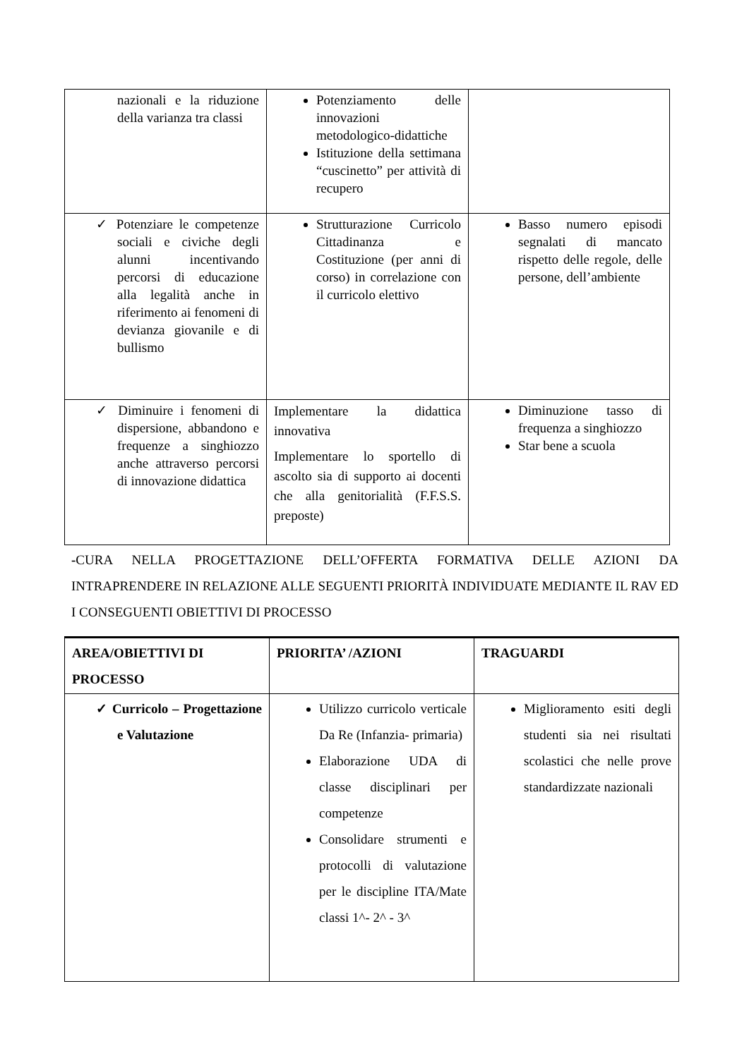| nazionali e la riduzione della varianza tra classi | Potenziamento delle innovazioni metodologico-didattiche Istituzione della settimana “cuscinetto” per attività di recupero | |
| ✓ Potenziare le competenze sociali e civiche degli alunni incentivando percorsi di educazione alla legalità anche in riferimento ai fenomeni di devianza giovanile e di bullismo | Strutturazione Curricolo Cittadinanza e Costituzione (per anni di corso) in correlazione con il curricolo elettivo | Basso numero episodi segnalati di mancato rispetto delle regole, delle persone, dell’ambiente |
| ✓ Diminuire i fenomeni di dispersione, abbandono e frequenze a singhiozzo anche attraverso percorsi di innovazione didattica | Implementare la didattica innovativa Implementare lo sportello di ascolto sia di supporto ai docenti che alla genitorialità (F.F.S.S. preposte) | Diminuzione tasso di frequenza a singhiozzo Star bene a scuola |
-CURA NELLA PROGETTAZIONE DELL’OFFERTA FORMATIVA DELLE AZIONI DA INTRAPRENDERE IN RELAZIONE ALLE SEGUENTI PRIORITÀ INDIVIDUATE MEDIANTE IL RAV ED I CONSEGUENTI OBIETTIVI DI PROCESSO
| AREA/OBIETTIVI DI PROCESSO | PRIORITA’ /AZIONI | TRAGUARDI |
| --- | --- | --- |
| ✓ Curricolo – Progettazione e Valutazione | Utilizzo curricolo verticale Da Re (Infanzia- primaria) Elaborazione UDA di classe disciplinari per competenze Consolidare strumenti e protocolli di valutazione per le discipline ITA/Mate classi 1^- 2^ - 3^ | Miglioramento esiti degli studenti sia nei risultati scolastici che nelle prove standardizzate nazionali |